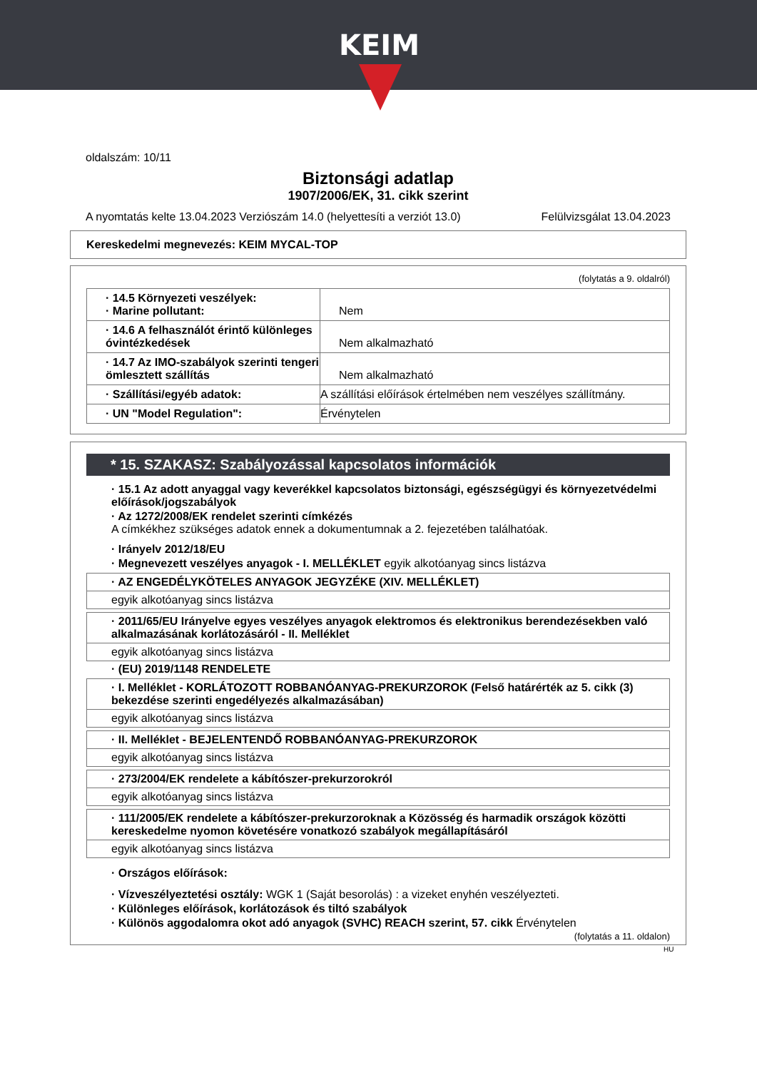KEIM
oldalszám: 10/11
Biztonsági adatlap
1907/2006/EK, 31. cikk szerint
A nyomtatás kelte 13.04.2023 Verziószám 14.0 (helyettesíti a verziót 13.0) Felülvizsgálat 13.04.2023
Kereskedelmi megnevezés: KEIM MYCAL-TOP
(folytatás a 9. oldalról)
| · 14.5 Környezeti veszélyek: · Marine pollutant: | Nem |
| · 14.6 A felhasználót érintő különleges óvintézkedések | Nem alkalmazható |
| · 14.7 Az IMO-szabályok szerinti tengeri ömlesztett szállítás | Nem alkalmazható |
| · Szállítási/egyéb adatok: | A szállítási előírások értelmében nem veszélyes szállítmány. |
| · UN "Model Regulation": | Érvénytelen |
* 15. SZAKASZ: Szabályozással kapcsolatos információk
· 15.1 Az adott anyaggal vagy keverékkel kapcsolatos biztonsági, egészségügyi és környezetvédelmi előírások/jogszabályok
· Az 1272/2008/EK rendelet szerinti címkézés
A címkékhez szükséges adatok ennek a dokumentumnak a 2. fejezetében találhatóak.
· Irányelv 2012/18/EU
· Megnevezett veszélyes anyagok - I. MELLÉKLET egyik alkotóanyag sincs listázva
· AZ ENGEDÉLYKÖTELES ANYAGOK JEGYZÉKE (XIV. MELLÉKLET)
egyik alkotóanyag sincs listázva
· 2011/65/EU Irányelve egyes veszélyes anyagok elektromos és elektronikus berendezésekben való alkalmazásának korlátozásáról - II. Melléklet
egyik alkotóanyag sincs listázva
· (EU) 2019/1148 RENDELETE
· I. Melléklet - KORLÁTOZOTT ROBBANÓANYAG-PREKURZOROK (Felső határérték az 5. cikk (3) bekezdése szerinti engedélyezés alkalmazásában)
egyik alkotóanyag sincs listázva
· II. Melléklet - BEJELENTENDŐ ROBBANÓANYAG-PREKURZOROK
egyik alkotóanyag sincs listázva
· 273/2004/EK rendelete a kábítószer-prekurzorokról
egyik alkotóanyag sincs listázva
· 111/2005/EK rendelete a kábítószer-prekurzoroknak a Közösség és harmadik országok közötti kereskedelme nyomon követésére vonatkozó szabályok megállapításáról
egyik alkotóanyag sincs listázva
· Országos előírások:
· Vízveszélyeztetési osztály: WGK 1 (Saját besorolás) : a vizeket enyhén veszélyezteti.
· Különleges előírások, korlátozások és tiltó szabályok
· Különös aggodalomra okot adó anyagok (SVHC) REACH szerint, 57. cikk Érvénytelen
(folytatás a 11. oldalon)
HU